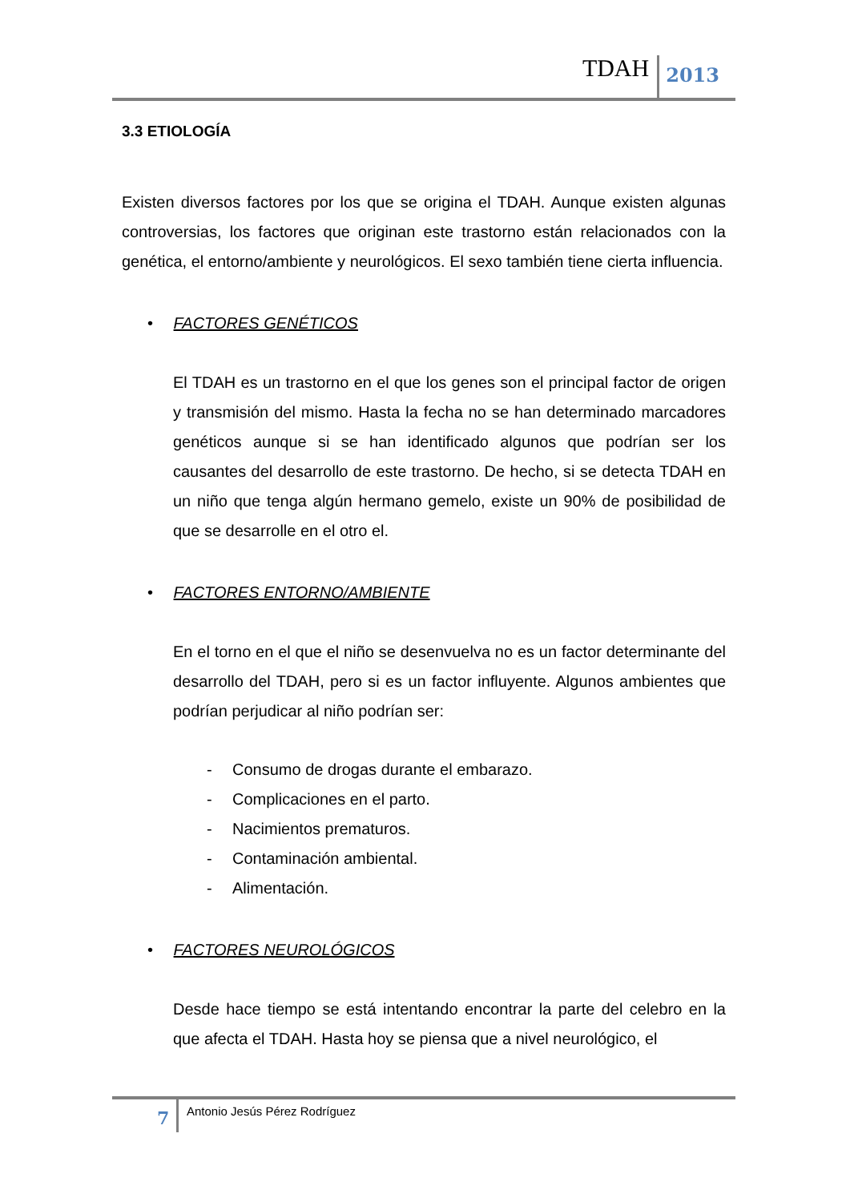TDAH 2013
3.3 ETIOLOGÍA
Existen diversos factores por los que se origina el TDAH. Aunque existen algunas controversias, los factores que originan este trastorno están relacionados con la genética, el entorno/ambiente y neurológicos. El sexo también tiene cierta influencia.
• FACTORES GENÉTICOS
El TDAH es un trastorno en el que los genes son el principal factor de origen y transmisión del mismo. Hasta la fecha no se han determinado marcadores genéticos aunque si se han identificado algunos que podrían ser los causantes del desarrollo de este trastorno. De hecho, si se detecta TDAH en un niño que tenga algún hermano gemelo, existe un 90% de posibilidad de que se desarrolle en el otro el.
• FACTORES ENTORNO/AMBIENTE
En el torno en el que el niño se desenvuelva no es un factor determinante del desarrollo del TDAH, pero si es un factor influyente. Algunos ambientes que podrían perjudicar al niño podrían ser:
- Consumo de drogas durante el embarazo.
- Complicaciones en el parto.
- Nacimientos prematuros.
- Contaminación ambiental.
- Alimentación.
• FACTORES NEUROLÓGICOS
Desde hace tiempo se está intentando encontrar la parte del celebro en la que afecta el TDAH. Hasta hoy se piensa que a nivel neurológico, el
7
Antonio Jesús Pérez Rodríguez